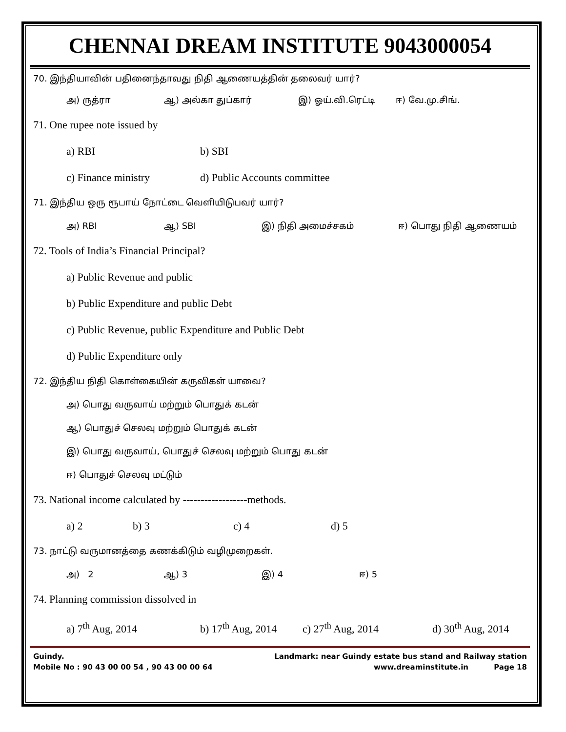CHENNAI DREAM INSTITUTE 9043000054
70. இந்தியாவின் பதினைந்தாவது நிதி ஆணையத்தின் தலைவர் யார்?
அ) ருத்ரா ஆ) அல்கா துப்கார் இ) ஓய்.வி.ரெட்டி ஈ) வே.மு.சிங்.
71. One rupee note issued by
a) RBI b) SBI
c) Finance ministry d) Public Accounts committee
71. இந்திய ஒரு ரூபாய் நோட்டை வெளியிடுபவர் யார்?
அ) RBI ஆ) SBI இ) நிதி அமைச்சகம் ஈ) பொது நிதி ஆணையம்
72. Tools of India’s Financial Principal?
a) Public Revenue and public
b) Public Expenditure and public Debt
c) Public Revenue, public Expenditure and Public Debt
d) Public Expenditure only
72. இந்திய நிதி கொள்கையின் கருவிகள் யாவை?
அ) பொது வருவாய் மற்றும் பொதுக் கடன்
ஆ) பொதுச் செலவு மற்றும் பொதுக் கடன்
இ) பொது வருவாய், பொதுச் செலவு மற்றும் பொது கடன்
ஈ) பொதுச் செலவு மட்டும்
73. National income calculated by ------------------methods.
a) 2 b) 3 c) 4 d) 5
73. நாட்டு வருமானத்தை கணக்கிடும் வழிமுறைகள்.
அ) 2 ஆ) 3 இ) 4 ஈ) 5
74. Planning commission dissolved in
a) 7<sup>th</sup> Aug, 2014 b) 17<sup>th</sup> Aug, 2014 c) 27<sup>th</sup> Aug, 2014 d) 30<sup>th</sup> Aug, 2014
Guindy. Landmark: near Guindy estate bus stand and Railway station
Mobile No : 90 43 00 00 54 , 90 43 00 00 64 www.dreaminstitute.in Page 18